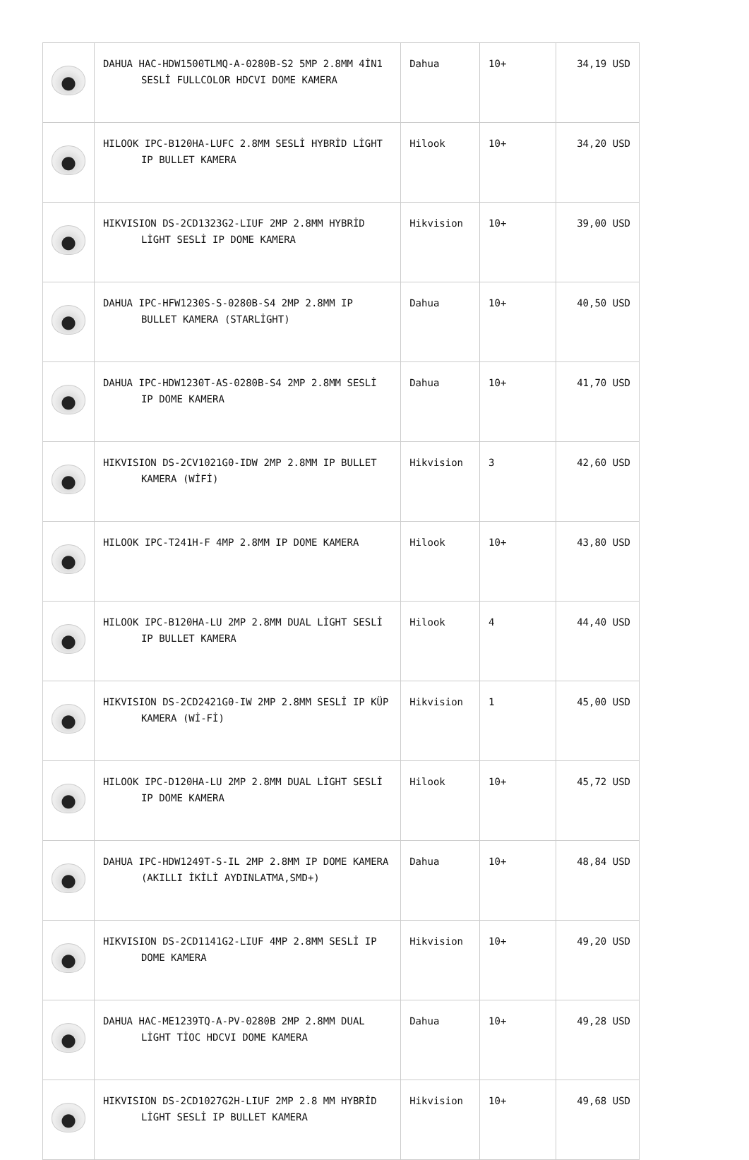| | DAHUA HAC-HDW1500TLMQ-A-0280B-S2 5MP 2.8MM 4İN1 SESLİ FULLCOLOR HDCVI DOME KAMERA | Dahua | 10+ | 34,19 USD |
| | HILOOK IPC-B120HA-LUFC 2.8MM SESLİ HYBRİD LİGHT IP BULLET KAMERA | Hilook | 10+ | 34,20 USD |
| | HIKVISION DS-2CD1323G2-LIUF 2MP 2.8MM HYBRİD LİGHT SESLİ IP DOME KAMERA | Hikvision | 10+ | 39,00 USD |
| | DAHUA IPC-HFW1230S-S-0280B-S4 2MP 2.8MM IP BULLET KAMERA (STARLİGHT) | Dahua | 10+ | 40,50 USD |
| | DAHUA IPC-HDW1230T-AS-0280B-S4 2MP 2.8MM SESLİ IP DOME KAMERA | Dahua | 10+ | 41,70 USD |
| | HIKVISION DS-2CV1021G0-IDW 2MP 2.8MM IP BULLET KAMERA (WİFİ) | Hikvision | 3 | 42,60 USD |
| | HILOOK IPC-T241H-F 4MP 2.8MM IP DOME KAMERA | Hilook | 10+ | 43,80 USD |
| | HILOOK IPC-B120HA-LU 2MP 2.8MM DUAL LİGHT SESLİ IP BULLET KAMERA | Hilook | 4 | 44,40 USD |
| | HIKVISION DS-2CD2421G0-IW 2MP 2.8MM SESLİ IP KÜP KAMERA (Wİ-Fİ) | Hikvision | 1 | 45,00 USD |
| | HILOOK IPC-D120HA-LU 2MP 2.8MM DUAL LİGHT SESLİ IP DOME KAMERA | Hilook | 10+ | 45,72 USD |
| | DAHUA IPC-HDW1249T-S-IL 2MP 2.8MM IP DOME KAMERA (AKILLI İKİLİ AYDINLATMA,SMD+) | Dahua | 10+ | 48,84 USD |
| | HIKVISION DS-2CD1141G2-LIUF 4MP 2.8MM SESLİ IP DOME KAMERA | Hikvision | 10+ | 49,20 USD |
| | DAHUA HAC-ME1239TQ-A-PV-0280B 2MP 2.8MM DUAL LİGHT TİOC HDCVI DOME KAMERA | Dahua | 10+ | 49,28 USD |
| | HIKVISION DS-2CD1027G2H-LIUF 2MP 2.8 MM HYBRİD LİGHT SESLİ IP BULLET KAMERA | Hikvision | 10+ | 49,68 USD |